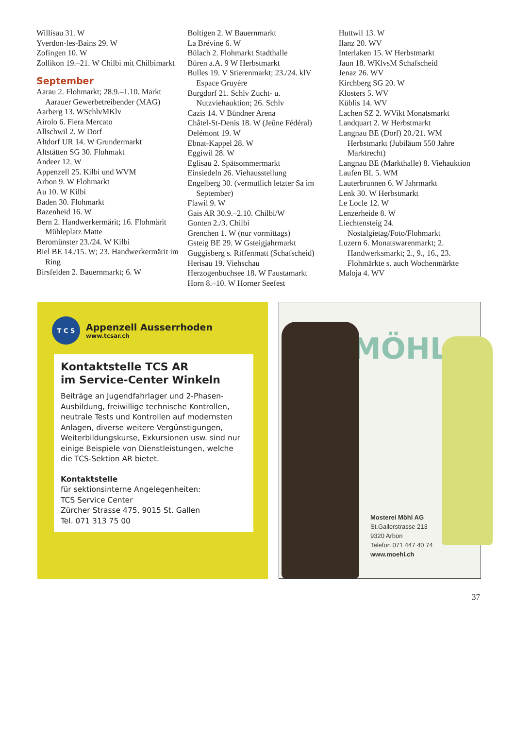Willisau 31. W
Yverdon-les-Bains 29. W
Zofingen 10. W
Zollikon 19.–21. W Chilbi mit Chilbimarkt
September
Aarau 2. Flohmarkt; 28.9.–1.10. Markt Aarauer Gewerbetreibender (MAG)
Aarberg 13. WSchlvMKlv
Airolo 6. Fiera Mercato
Allschwil 2. W Dorf
Altdorf UR 14. W Grundermarkt
Altstätten SG 30. Flohmakt
Andeer 12. W
Appenzell 25. Kilbi und WVM
Arbon 9. W Flohmarkt
Au 10. W Kilbi
Baden 30. Flohmarkt
Bazenheid 16. W
Bern 2. Handwerkermärit; 16. Flohmärit Mühleplatz Matte
Beromünster 23./24. W Kilbi
Biel BE 14./15. W; 23. Handwerkermärit im Ring
Birsfelden 2. Bauernmarkt; 6. W
Boltigen 2. W Bauernmarkt
La Brévine 6. W
Bülach 2. Flohmarkt Stadthalle
Büren a.A. 9 W Herbstmarkt
Bulles 19. V Stierenmarkt; 23./24. klV Espace Gruyère
Burgdorf 21. Schlv Zucht- u. Nutzviehauktion; 26. Schlv
Cazis 14. V Bündner Arena
Châtel-St-Denis 18. W (Jeûne Fédéral)
Delémont 19. W
Ebnat-Kappel 28. W
Eggiwil 28. W
Eglisau 2. Spätsommermarkt
Einsiedeln 26. Viehausstellung
Engelberg 30. (vermutlich letzter Sa im September)
Flawil 9. W
Gais AR 30.9.–2.10. Chilbi/W
Gonten 2./3. Chilbi
Grenchen 1. W (nur vormittags)
Gsteig BE 29. W Gsteigjahrmarkt
Guggisberg s. Riffenmatt (Schafscheid)
Herisau 19. Viehschau
Herzogenbuchsee 18. W Faustamarkt
Horn 8.–10. W Horner Seefest
Huttwil 13. W
Ilanz 20. WV
Interlaken 15. W Herbstmarkt
Jaun 18. WKlvsM Schafscheid
Jenaz 26. WV
Kirchberg SG 20. W
Klosters 5. WV
Küblis 14. WV
Lachen SZ 2. WVikt Monatsmarkt
Landquart 2. W Herbstmarkt
Langnau BE (Dorf) 20./21. WM Herbstmarkt (Jubiläum 550 Jahre Marktrecht)
Langnau BE (Markthalle) 8. Viehauktion
Laufen BL 5. WM
Lauterbrunnen 6. W Jahrmarkt
Lenk 30. W Herbstmarkt
Le Locle 12. W
Lenzerheide 8. W
Liechtensteig 24. Nostalgietag/Foto/Flohmarkt
Luzern 6. Monatswarenmarkt; 2. Handwerksmarkt; 2., 9., 16., 23. Flohmärkte s. auch Wochenmärkte
Maloja 4. WV
T C S
Appenzell Ausserrhoden
www.tcsar.ch
Kontaktstelle TCS AR
im Service-Center Winkeln
Beiträge an Jugendfahrlager und 2-Phasen-Ausbildung, freiwillige technische Kontrollen, neutrale Tests und Kontrollen auf modernsten Anlagen, diverse weitere Vergünstigungen, Weiterbildungskurse, Exkursionen usw. sind nur einige Beispiele von Dienstleistungen, welche die TCS-Sektion AR bietet.
Kontaktstelle
für sektionsinterne Angelegenheiten:
TCS Service Center
Zürcher Strasse 475, 9015 St. Gallen
Tel. 071 313 75 00
MÖHL
Mosterei Möhl AG
St.Gallerstrasse 213
9320 Arbon
Telefon 071 447 40 74
www.moehl.ch
37